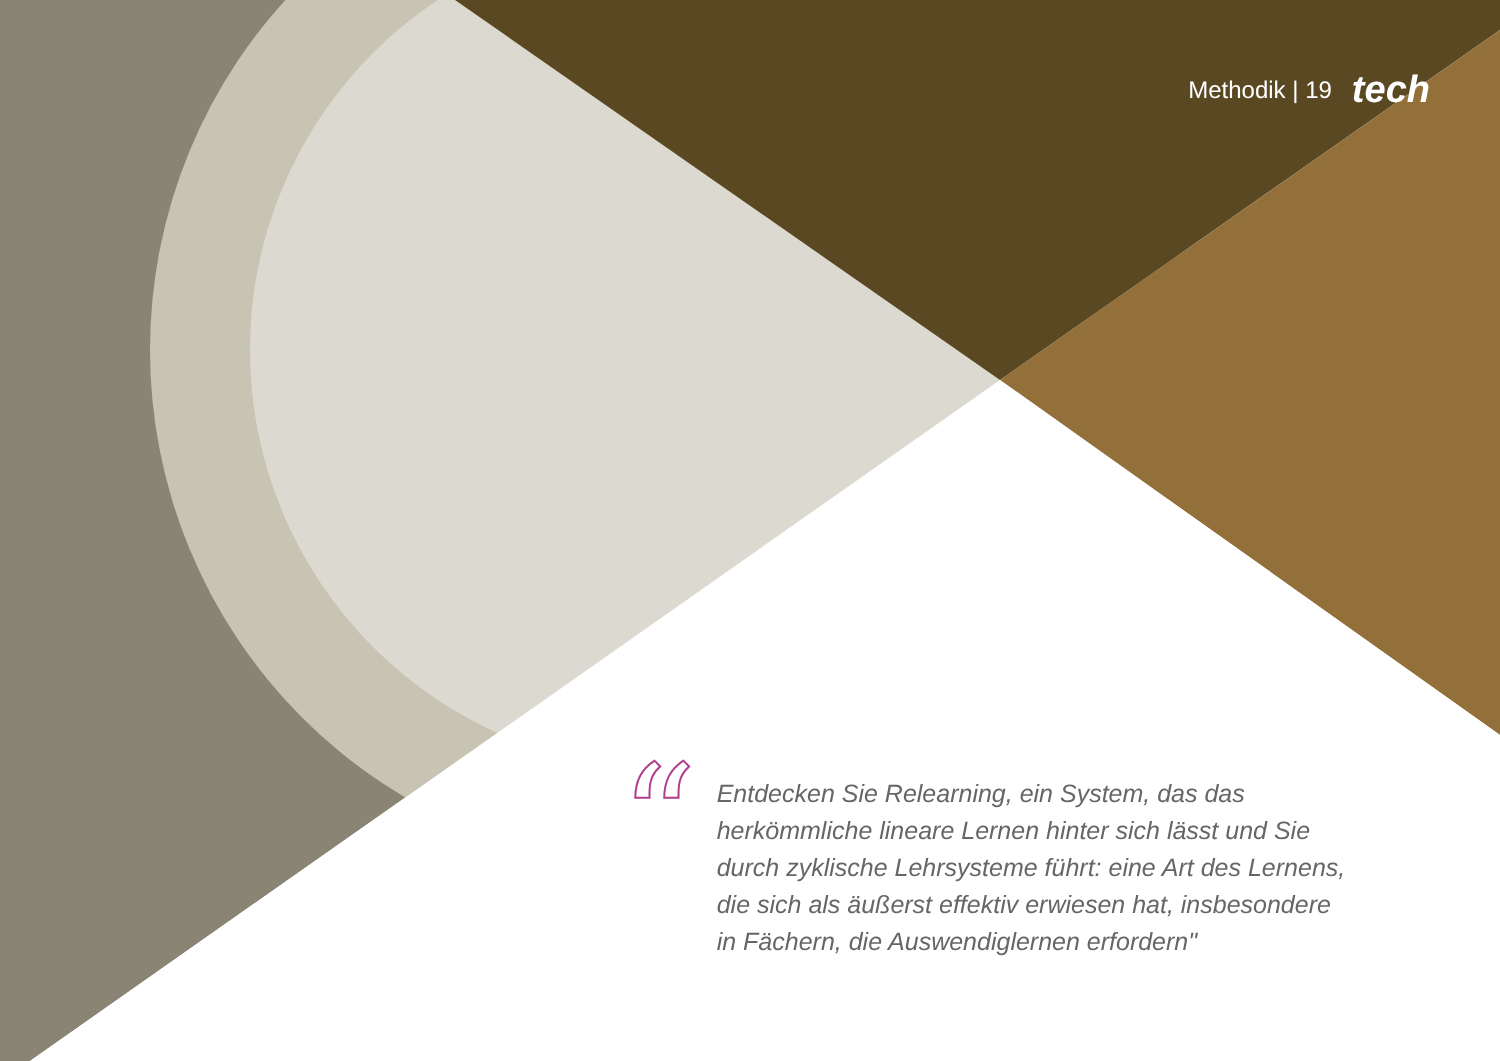Methodik | 19 tech
“
Entdecken Sie Relearning, ein System, das das herkömmliche lineare Lernen hinter sich lässt und Sie durch zyklische Lehrsysteme führt: eine Art des Lernens, die sich als äußerst effektiv erwiesen hat, insbesondere in Fächern, die Auswendiglernen erfordern"